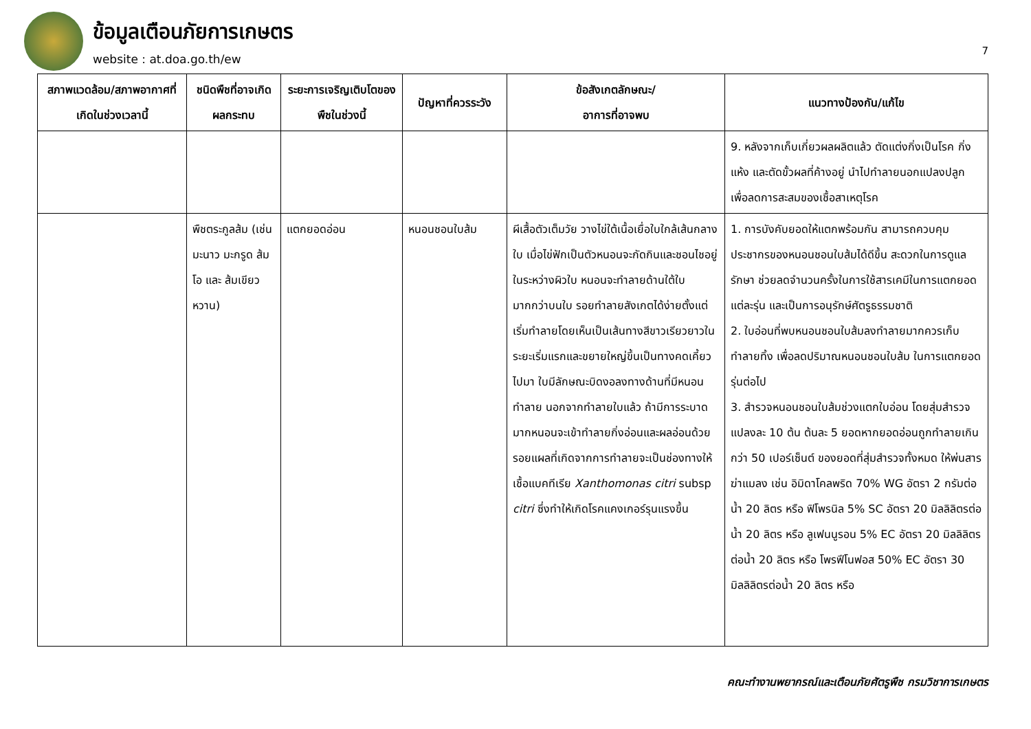ข้อมูลเตือนภัยการเกษตร
website : at.doa.go.th/ew
7
| สภาพแวดล้อม/สภาพอากาศที่เกิดในช่วงเวลานี้ | ชนิดพืชที่อาจเกิดผลกระทบ | ระยะการเจริญเติบโตของพืชในช่วงนี้ | ปัญหาที่ควรระวัง | ข้อสังเกตลักษณะ/ อาการที่อาจพบ | แนวทางป้องกัน/แก้ไข |
| --- | --- | --- | --- | --- | --- |
| | | | | | 9. หลังจากเก็บเกี่ยวผลผลิตแล้ว ตัดแต่งกิ่งเป็นโรค กิ่งแห้ง และตัดขั้วผลที่ค้างอยู่ นำไปทำลายนอกแปลงปลูก เพื่อลดการสะสมของเชื้อสาเหตุโรค |
| | พืชตระกูลส้ม (เช่น มะนาว มะกรูด ส้มโอ และ ส้มเขียวหวาน) | แตกยอดอ่อน | หนอนชอนใบส้ม | ผีเสื้อตัวเต็มวัย วางไข่ใต้เนื้อเยื่อใบใกล้เส้นกลางใบ เมื่อไข่ฟักเป็นตัวหนอนจะกัดกินและชอนไชอยู่ในระหว่างผิวใบ หนอนจะทำลายด้านใต้ใบมากกว่าบนใบ รอยทำลายสังเกตได้ง่ายตั้งแต่เริ่มทำลายโดยเห็นเป็นเส้นทางสีขาวเรียวยาวในระยะเริ่มแรกและขยายใหญ่ขึ้นเป็นทางคดเคี้ยวไปมา ใบมีลักษณะบิดงอลงทางด้านที่มีหนอนทำลาย นอกจากทำลายใบแล้ว ถ้ามีการระบาดมากหนอนจะเข้าทำลายกิ่งอ่อนและผลอ่อนด้วย รอยแผลที่เกิดจากการทำลายจะเป็นช่องทางให้เชื้อแบคทีเรีย Xanthomonas citri subsp citri ซึ่งทำให้เกิดโรคแคงเกอร์รุนแรงขึ้น | 1. การบังคับยอดให้แตกพร้อมกัน สามารถควบคุมประชากรของหนอนชอนใบส้มได้ดีขึ้น สะดวกในการดูแลรักษา ช่วยลดจำนวนครั้งในการใช้สารเคมีในการแตกยอดแต่ละรุ่น และเป็นการอนุรักษ์ศัตรูธรรมชาติ 2. ใบอ่อนที่พบหนอนชอนใบส้มลงทำลายมากควรเก็บทำลายทิ้ง เพื่อลดปริมาณหนอนชอนใบส้ม ในการแตกยอดรุ่นต่อไป 3. สำรวจหนอนชอนใบส้มช่วงแตกใบอ่อน โดยสุ่มสำรวจแปลงละ 10 ต้น ต้นละ 5 ยอดหากยอดอ่อนถูกทำลายเกินกว่า 50 เปอร์เซ็นต์ ของยอดที่สุ่มสำรวจทั้งหมด ให้พ่นสารฆ่าแมลง เช่น อิมิดาโคลพริด 70% WG อัตรา 2 กรัมต่อน้ำ 20 ลิตร หรือ ฟิโพรนิล 5% SC อัตรา 20 มิลลิลิตรต่อน้ำ 20 ลิตร หรือ ลูเฟนนูรอน 5% EC อัตรา 20 มิลลิลิตรต่อน้ำ 20 ลิตร หรือ โพรฟีโนฟอส 50% EC อัตรา 30 มิลลิลิตรต่อน้ำ 20 ลิตร หรือ |
คณะทำงานพยากรณ์และเตือนภัยศัตรูพืช กรมวิชาการเกษตร